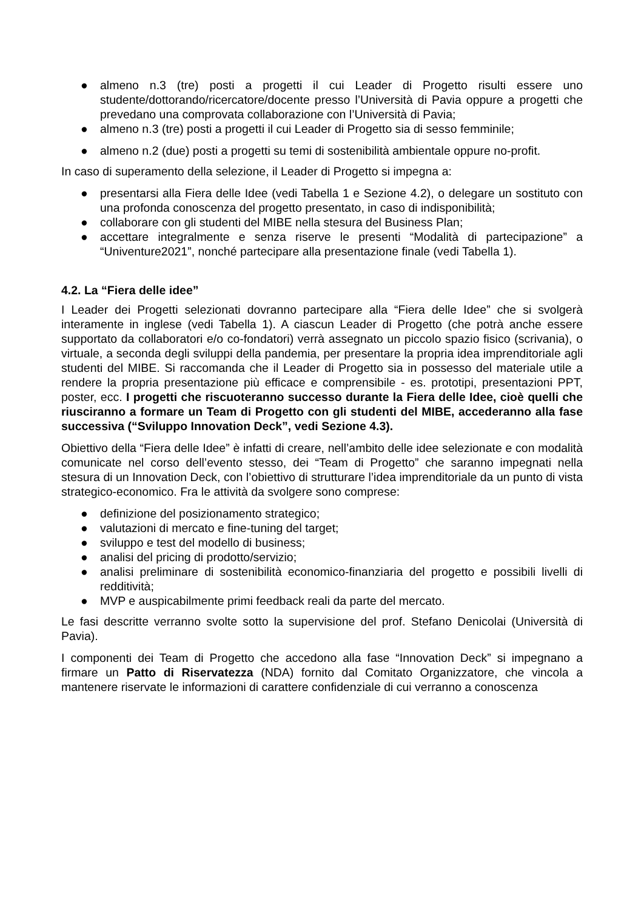● almeno n.3 (tre) posti a progetti il cui Leader di Progetto risulti essere uno studente/dottorando/ricercatore/docente presso l’Università di Pavia oppure a progetti che prevedano una comprovata collaborazione con l’Università di Pavia;
● almeno n.3 (tre) posti a progetti il cui Leader di Progetto sia di sesso femminile;
● almeno n.2 (due) posti a progetti su temi di sostenibilità ambientale oppure no-profit.
In caso di superamento della selezione, il Leader di Progetto si impegna a:
● presentarsi alla Fiera delle Idee (vedi Tabella 1 e Sezione 4.2), o delegare un sostituto con una profonda conoscenza del progetto presentato, in caso di indisponibilità;
● collaborare con gli studenti del MIBE nella stesura del Business Plan;
● accettare integralmente e senza riserve le presenti “Modalità di partecipazione” a “Univenture2021”, nonché partecipare alla presentazione finale (vedi Tabella 1).
4.2. La “Fiera delle idee”
I Leader dei Progetti selezionati dovranno partecipare alla “Fiera delle Idee” che si svolgerà interamente in inglese (vedi Tabella 1). A ciascun Leader di Progetto (che potrà anche essere supportato da collaboratori e/o co-fondatori) verrà assegnato un piccolo spazio fisico (scrivania), o virtuale, a seconda degli sviluppi della pandemia, per presentare la propria idea imprenditoriale agli studenti del MIBE. Si raccomanda che il Leader di Progetto sia in possesso del materiale utile a rendere la propria presentazione più efficace e comprensibile - es. prototipi, presentazioni PPT, poster, ecc. I progetti che riscuoteranno successo durante la Fiera delle Idee, cioè quelli che riusciranno a formare un Team di Progetto con gli studenti del MIBE, accederanno alla fase successiva (“Sviluppo Innovation Deck”, vedi Sezione 4.3).
Obiettivo della “Fiera delle Idee” è infatti di creare, nell’ambito delle idee selezionate e con modalità comunicate nel corso dell’evento stesso, dei “Team di Progetto” che saranno impegnati nella stesura di un Innovation Deck, con l’obiettivo di strutturare l’idea imprenditoriale da un punto di vista strategico-economico. Fra le attività da svolgere sono comprese:
● definizione del posizionamento strategico;
● valutazioni di mercato e fine-tuning del target;
● sviluppo e test del modello di business;
● analisi del pricing di prodotto/servizio;
● analisi preliminare di sostenibilità economico-finanziaria del progetto e possibili livelli di redditività;
● MVP e auspicabilmente primi feedback reali da parte del mercato.
Le fasi descritte verranno svolte sotto la supervisione del prof. Stefano Denicolai (Università di Pavia).
I componenti dei Team di Progetto che accedono alla fase “Innovation Deck” si impegnano a firmare un Patto di Riservatezza (NDA) fornito dal Comitato Organizzatore, che vincola a mantenere riservate le informazioni di carattere confidenziale di cui verranno a conoscenza